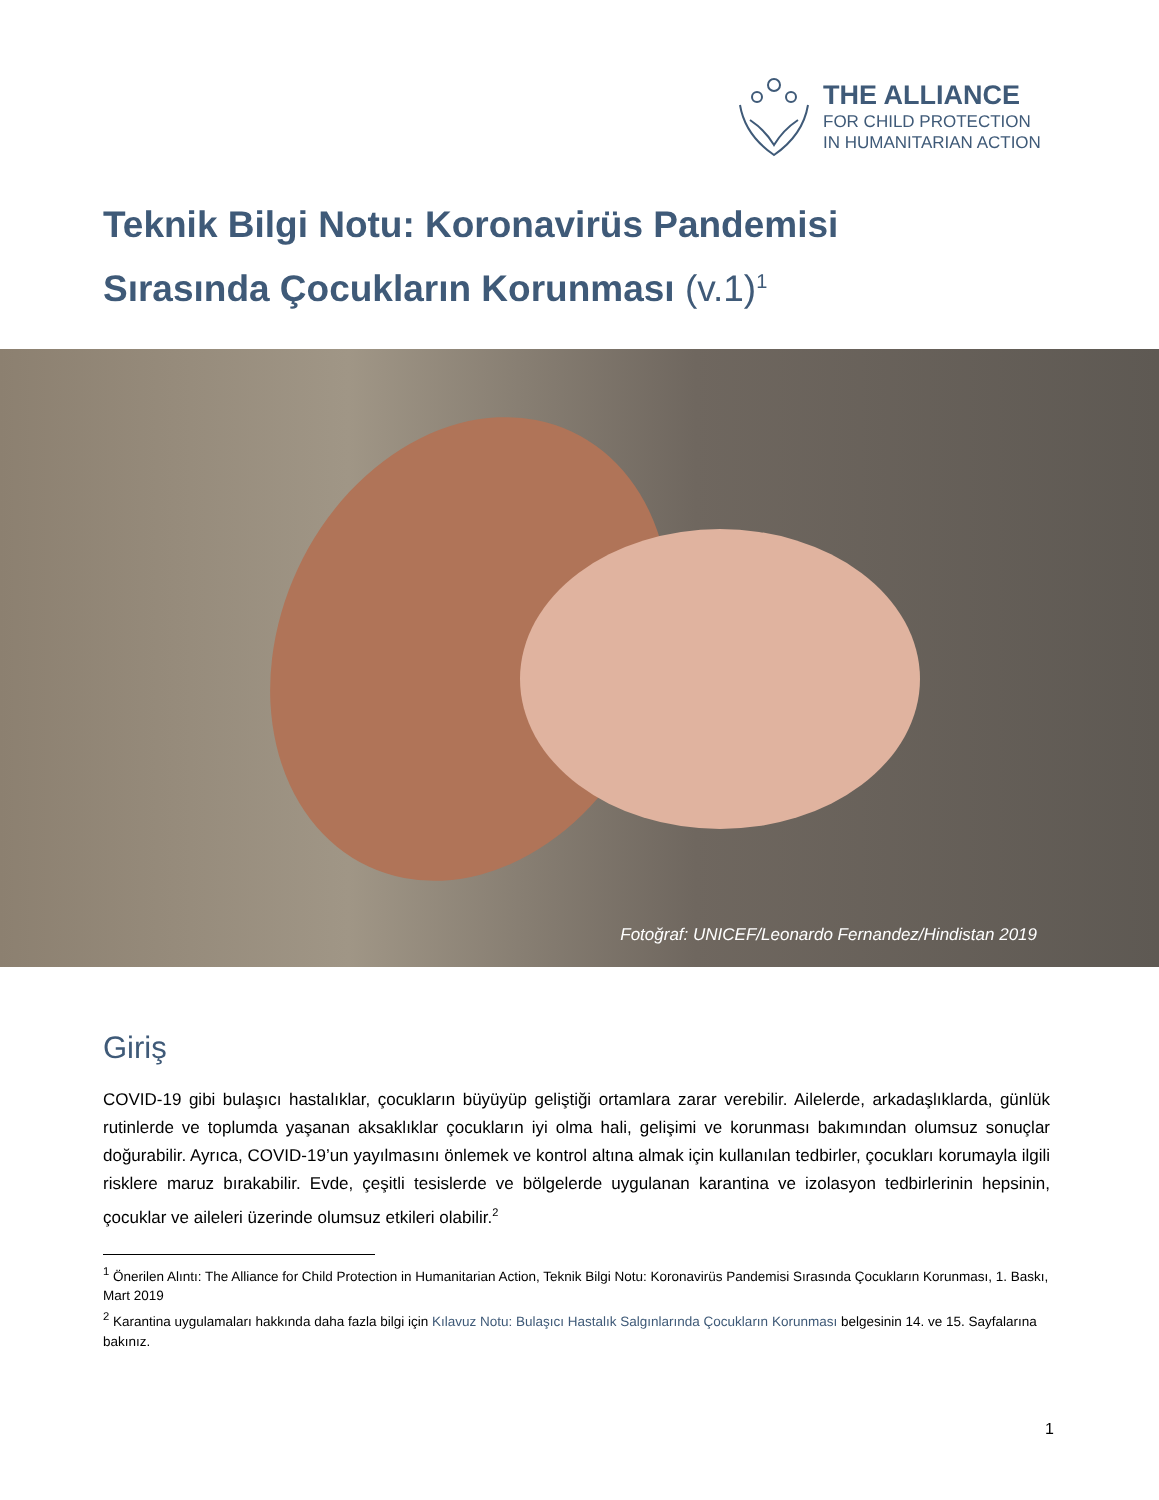THE ALLIANCE
FOR CHILD PROTECTION
IN HUMANITARIAN ACTION
Teknik Bilgi Notu: Koronavirüs Pandemisi
Sırasında Çocukların Korunması (v.1)<sup>1</sup>
Fotoğraf: UNICEF/Leonardo Fernandez/Hindistan 2019
Giriş
COVID-19 gibi bulaşıcı hastalıklar, çocukların büyüyüp geliştiği ortamlara zarar verebilir. Ailelerde, arkadaşlıklarda, günlük rutinlerde ve toplumda yaşanan aksaklıklar çocukların iyi olma hali, gelişimi ve korunması bakımından olumsuz sonuçlar doğurabilir. Ayrıca, COVID-19’un yayılmasını önlemek ve kontrol altına almak için kullanılan tedbirler, çocukları korumayla ilgili risklere maruz bırakabilir. Evde, çeşitli tesislerde ve bölgelerde uygulanan karantina ve izolasyon tedbirlerinin hepsinin, çocuklar ve aileleri üzerinde olumsuz etkileri olabilir.<sup>2</sup>
<sup>1</sup> Önerilen Alıntı: The Alliance for Child Protection in Humanitarian Action, Teknik Bilgi Notu: Koronavirüs Pandemisi Sırasında Çocukların Korunması, 1. Baskı, Mart 2019
<sup>2</sup> Karantina uygulamaları hakkında daha fazla bilgi için Kılavuz Notu: Bulaşıcı Hastalık Salgınlarında Çocukların Korunması belgesinin 14. ve 15. Sayfalarına bakınız.
1